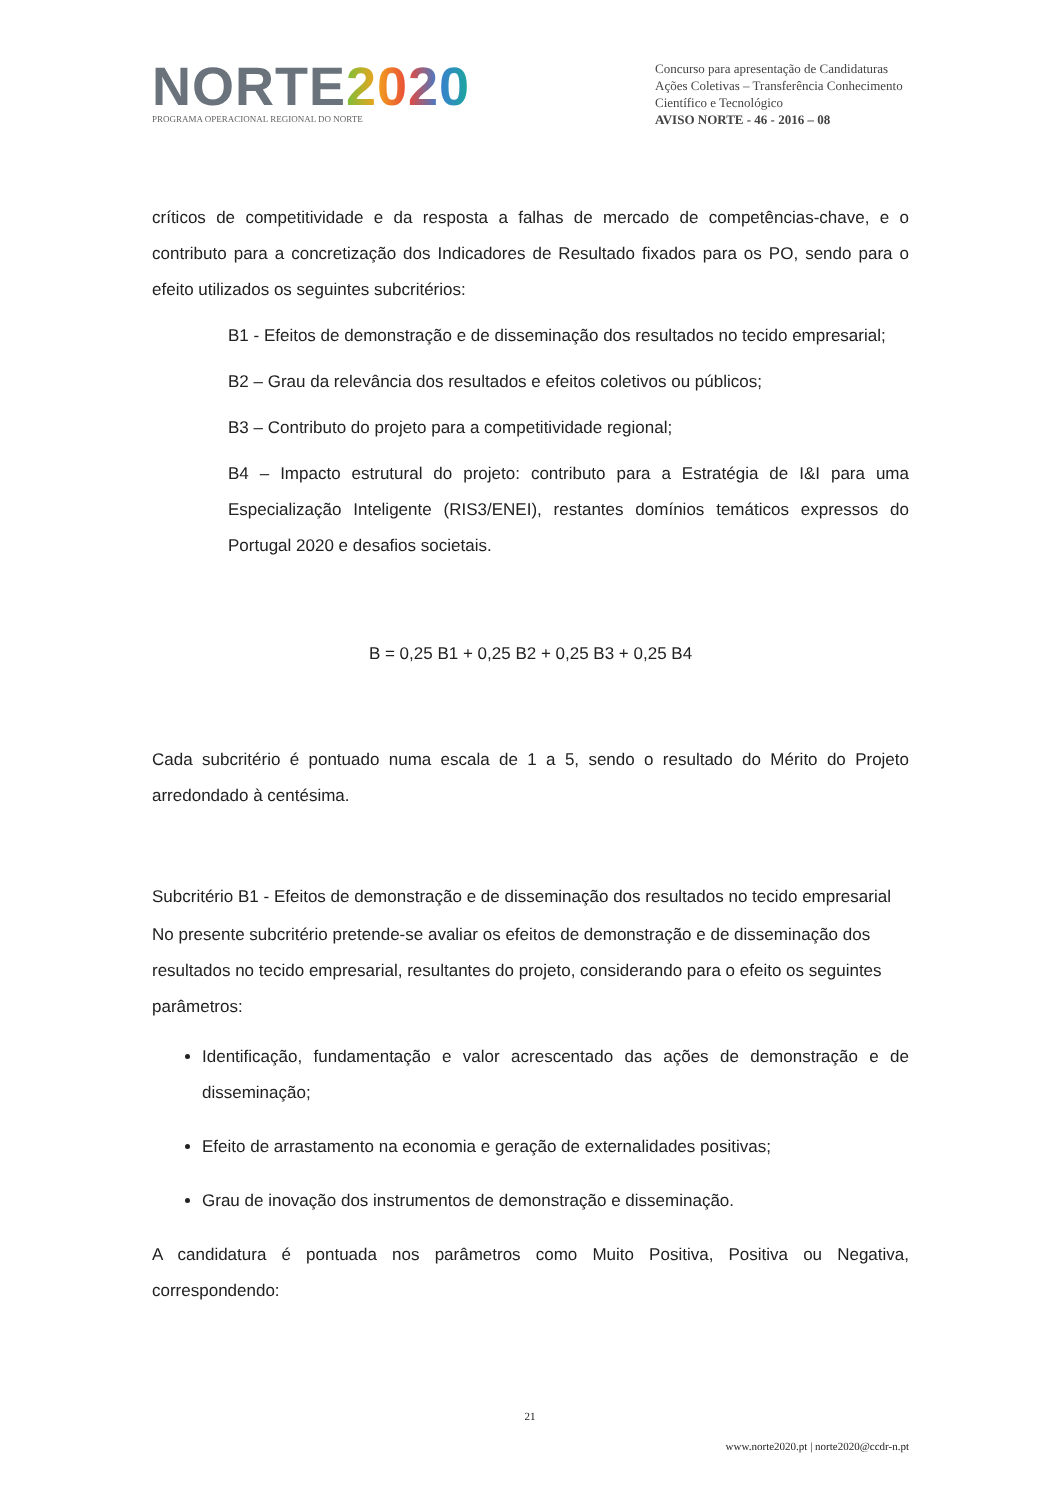NORTE 2020
PROGRAMA OPERACIONAL REGIONAL DO NORTE
Concurso para apresentação de Candidaturas
Ações Coletivas – Transferência Conhecimento Científico e Tecnológico
AVISO NORTE - 46 - 2016 – 08
críticos de competitividade e da resposta a falhas de mercado de competências-chave, e o contributo para a concretização dos Indicadores de Resultado fixados para os PO, sendo para o efeito utilizados os seguintes subcritérios:
B1 - Efeitos de demonstração e de disseminação dos resultados no tecido empresarial;
B2 – Grau da relevância dos resultados e efeitos coletivos ou públicos;
B3 – Contributo do projeto para a competitividade regional;
B4 – Impacto estrutural do projeto: contributo para a Estratégia de I&I para uma Especialização Inteligente (RIS3/ENEI), restantes domínios temáticos expressos do Portugal 2020 e desafios societais.
B = 0,25 B1 + 0,25 B2 + 0,25 B3 + 0,25 B4
Cada subcritério é pontuado numa escala de 1 a 5, sendo o resultado do Mérito do Projeto arredondado à centésima.
Subcritério B1 - Efeitos de demonstração e de disseminação dos resultados no tecido empresarial
No presente subcritério pretende-se avaliar os efeitos de demonstração e de disseminação dos resultados no tecido empresarial, resultantes do projeto, considerando para o efeito os seguintes parâmetros:
Identificação, fundamentação e valor acrescentado das ações de demonstração e de disseminação;
Efeito de arrastamento na economia e geração de externalidades positivas;
Grau de inovação dos instrumentos de demonstração e disseminação.
A candidatura é pontuada nos parâmetros como Muito Positiva, Positiva ou Negativa, correspondendo:
21
www.norte2020.pt | norte2020@ccdr-n.pt